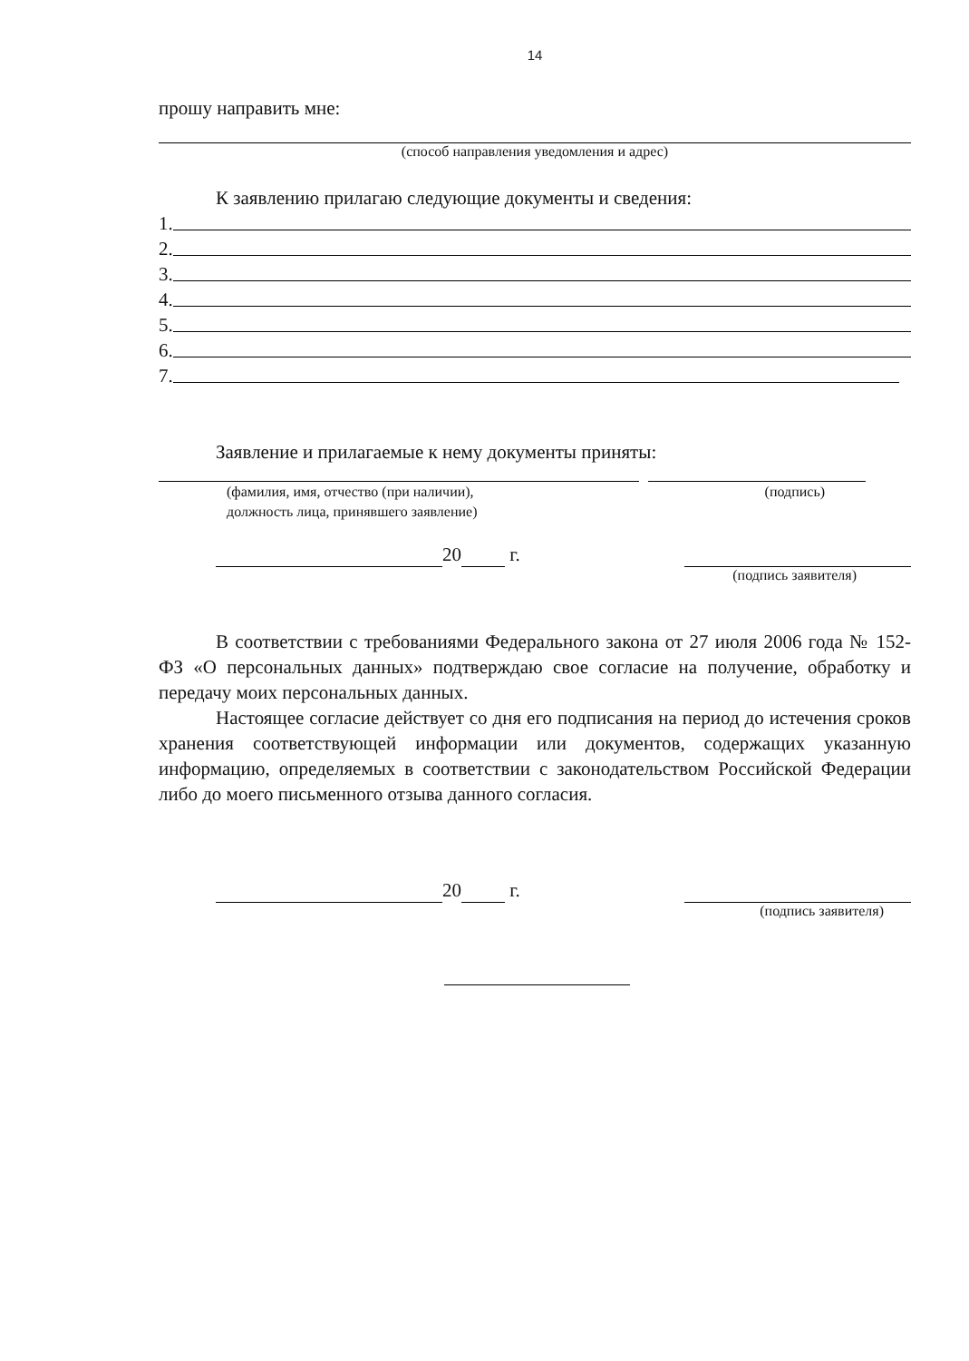14
прошу направить мне:
(способ направления уведомления и адрес)
К заявлению прилагаю следующие документы и сведения:
1.
2.
3.
4.
5.
6.
7.
Заявление и прилагаемые к нему документы приняты:
(фамилия, имя, отчество (при наличии),
должность лица, принявшего заявление)
(подпись)
20 г.
(подпись заявителя)
В соответствии с требованиями Федерального закона от 27 июля 2006 года № 152-ФЗ «О персональных данных» подтверждаю свое согласие на получение, обработку и передачу моих персональных данных.
Настоящее согласие действует со дня его подписания на период до истечения сроков хранения соответствующей информации или документов, содержащих указанную информацию, определяемых в соответствии с законодательством Российской Федерации либо до моего письменного отзыва данного согласия.
20 г.
(подпись заявителя)